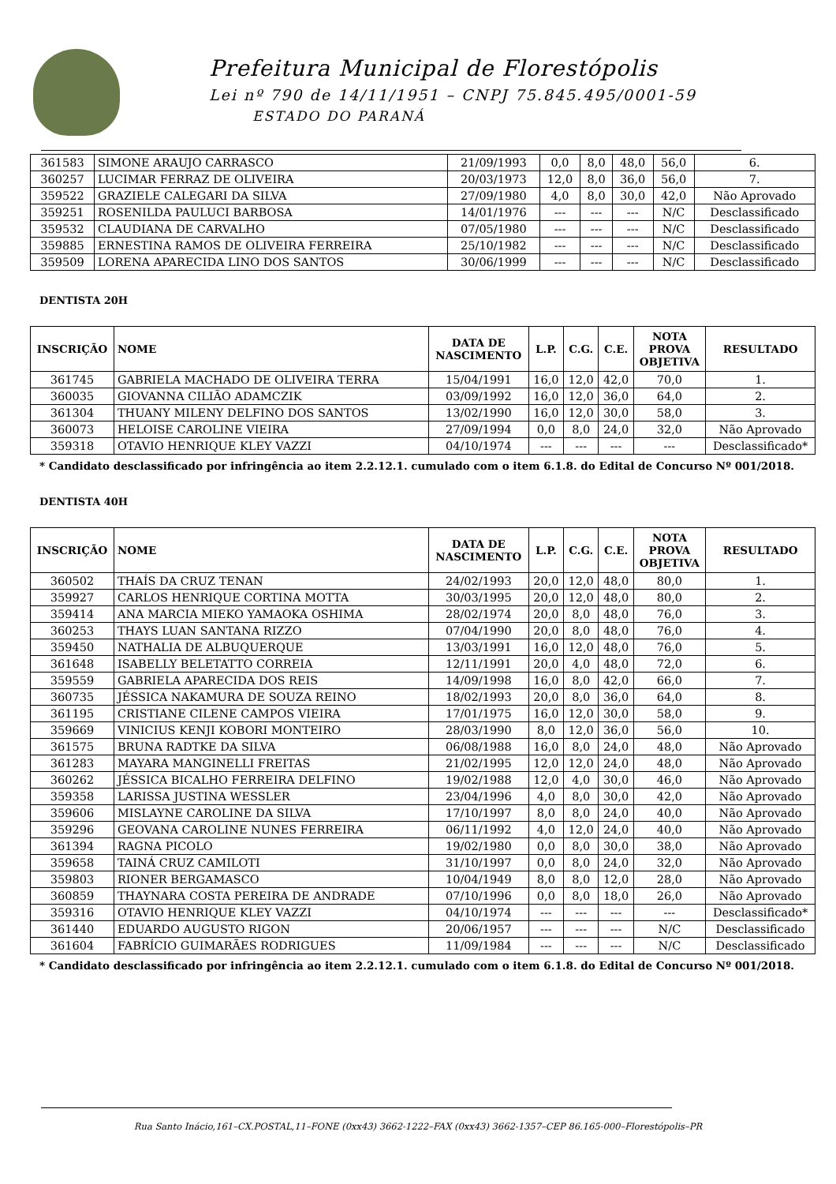Prefeitura Municipal de Florestópolis
Lei nº 790 de 14/11/1951 – CNPJ 75.845.495/0001-59
ESTADO DO PARANÁ
| 361583 | SIMONE ARAUJO CARRASCO | 21/09/1993 | 0,0 | 8,0 | 48,0 | 56,0 | 6. |
| 360257 | LUCIMAR FERRAZ DE OLIVEIRA | 20/03/1973 | 12,0 | 8,0 | 36,0 | 56,0 | 7. |
| 359522 | GRAZIELE CALEGARI DA SILVA | 27/09/1980 | 4,0 | 8,0 | 30,0 | 42,0 | Não Aprovado |
| 359251 | ROSENILDA PAULUCI BARBOSA | 14/01/1976 | --- | --- | --- | N/C | Desclassificado |
| 359532 | CLAUDIANA DE CARVALHO | 07/05/1980 | --- | --- | --- | N/C | Desclassificado |
| 359885 | ERNESTINA RAMOS DE OLIVEIRA FERREIRA | 25/10/1982 | --- | --- | --- | N/C | Desclassificado |
| 359509 | LORENA APARECIDA LINO DOS SANTOS | 30/06/1999 | --- | --- | --- | N/C | Desclassificado |
DENTISTA 20H
| INSCRIÇÃO | NOME | DATA DE NASCIMENTO | L.P. | C.G. | C.E. | NOTA PROVA OBJETIVA | RESULTADO |
| --- | --- | --- | --- | --- | --- | --- | --- |
| 361745 | GABRIELA MACHADO DE OLIVEIRA TERRA | 15/04/1991 | 16,0 | 12,0 | 42,0 | 70,0 | 1. |
| 360035 | GIOVANNA CILIÃO ADAMCZIK | 03/09/1992 | 16,0 | 12,0 | 36,0 | 64,0 | 2. |
| 361304 | THUANY MILENY DELFINO DOS SANTOS | 13/02/1990 | 16,0 | 12,0 | 30,0 | 58,0 | 3. |
| 360073 | HELOISE CAROLINE VIEIRA | 27/09/1994 | 0,0 | 8,0 | 24,0 | 32,0 | Não Aprovado |
| 359318 | OTAVIO HENRIQUE KLEY VAZZI | 04/10/1974 | --- | --- | --- | --- | Desclassificado* |
* Candidato desclassificado por infringência ao item 2.2.12.1. cumulado com o item 6.1.8. do Edital de Concurso Nº 001/2018.
DENTISTA 40H
| INSCRIÇÃO | NOME | DATA DE NASCIMENTO | L.P. | C.G. | C.E. | NOTA PROVA OBJETIVA | RESULTADO |
| --- | --- | --- | --- | --- | --- | --- | --- |
| 360502 | THAÍS DA CRUZ TENAN | 24/02/1993 | 20,0 | 12,0 | 48,0 | 80,0 | 1. |
| 359927 | CARLOS HENRIQUE CORTINA MOTTA | 30/03/1995 | 20,0 | 12,0 | 48,0 | 80,0 | 2. |
| 359414 | ANA MARCIA MIEKO YAMAOKA OSHIMA | 28/02/1974 | 20,0 | 8,0 | 48,0 | 76,0 | 3. |
| 360253 | THAYS LUAN SANTANA RIZZO | 07/04/1990 | 20,0 | 8,0 | 48,0 | 76,0 | 4. |
| 359450 | NATHALIA DE ALBUQUERQUE | 13/03/1991 | 16,0 | 12,0 | 48,0 | 76,0 | 5. |
| 361648 | ISABELLY BELETATTO CORREIA | 12/11/1991 | 20,0 | 4,0 | 48,0 | 72,0 | 6. |
| 359559 | GABRIELA APARECIDA DOS REIS | 14/09/1998 | 16,0 | 8,0 | 42,0 | 66,0 | 7. |
| 360735 | JÉSSICA NAKAMURA DE SOUZA REINO | 18/02/1993 | 20,0 | 8,0 | 36,0 | 64,0 | 8. |
| 361195 | CRISTIANE CILENE CAMPOS VIEIRA | 17/01/1975 | 16,0 | 12,0 | 30,0 | 58,0 | 9. |
| 359669 | VINICIUS KENJI KOBORI MONTEIRO | 28/03/1990 | 8,0 | 12,0 | 36,0 | 56,0 | 10. |
| 361575 | BRUNA RADTKE DA SILVA | 06/08/1988 | 16,0 | 8,0 | 24,0 | 48,0 | Não Aprovado |
| 361283 | MAYARA MANGINELLI FREITAS | 21/02/1995 | 12,0 | 12,0 | 24,0 | 48,0 | Não Aprovado |
| 360262 | JÉSSICA BICALHO FERREIRA DELFINO | 19/02/1988 | 12,0 | 4,0 | 30,0 | 46,0 | Não Aprovado |
| 359358 | LARISSA JUSTINA WESSLER | 23/04/1996 | 4,0 | 8,0 | 30,0 | 42,0 | Não Aprovado |
| 359606 | MISLAYNE CAROLINE DA SILVA | 17/10/1997 | 8,0 | 8,0 | 24,0 | 40,0 | Não Aprovado |
| 359296 | GEOVANA CAROLINE NUNES FERREIRA | 06/11/1992 | 4,0 | 12,0 | 24,0 | 40,0 | Não Aprovado |
| 361394 | RAGNA PICOLO | 19/02/1980 | 0,0 | 8,0 | 30,0 | 38,0 | Não Aprovado |
| 359658 | TAINÁ CRUZ CAMILOTI | 31/10/1997 | 0,0 | 8,0 | 24,0 | 32,0 | Não Aprovado |
| 359803 | RIONER BERGAMASCO | 10/04/1949 | 8,0 | 8,0 | 12,0 | 28,0 | Não Aprovado |
| 360859 | THAYNARA COSTA PEREIRA DE ANDRADE | 07/10/1996 | 0,0 | 8,0 | 18,0 | 26,0 | Não Aprovado |
| 359316 | OTAVIO HENRIQUE KLEY VAZZI | 04/10/1974 | --- | --- | --- | --- | Desclassificado* |
| 361440 | EDUARDO AUGUSTO RIGON | 20/06/1957 | --- | --- | --- | N/C | Desclassificado |
| 361604 | FABRÍCIO GUIMARÃES RODRIGUES | 11/09/1984 | --- | --- | --- | N/C | Desclassificado |
* Candidato desclassificado por infringência ao item 2.2.12.1. cumulado com o item 6.1.8. do Edital de Concurso Nº 001/2018.
Rua Santo Inácio,161–CX.POSTAL,11–FONE (0xx43) 3662-1222–FAX (0xx43) 3662-1357–CEP 86.165-000–Florestópolis–PR